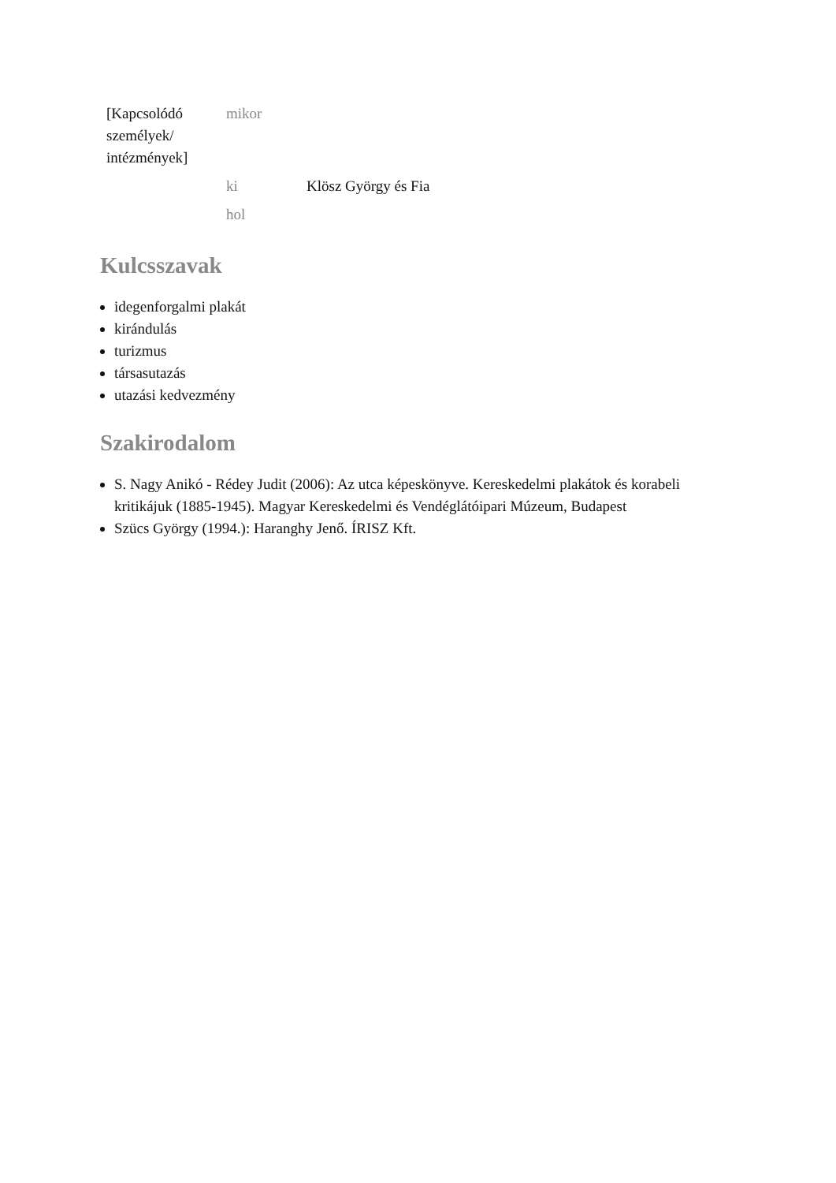| [Kapcsolódó személyek/ intézmények] | mikor | |
| | ki | Klösz György és Fia |
| | hol | |
Kulcsszavak
idegenforgalmi plakát
kirándulás
turizmus
társasutazás
utazási kedvezmény
Szakirodalom
S. Nagy Anikó - Rédey Judit (2006): Az utca képeskönyve. Kereskedelmi plakátok és korabeli kritikájuk (1885-1945). Magyar Kereskedelmi és Vendéglátóipari Múzeum, Budapest
Szücs György (1994.): Haranghy Jenő. ÍRISZ Kft.